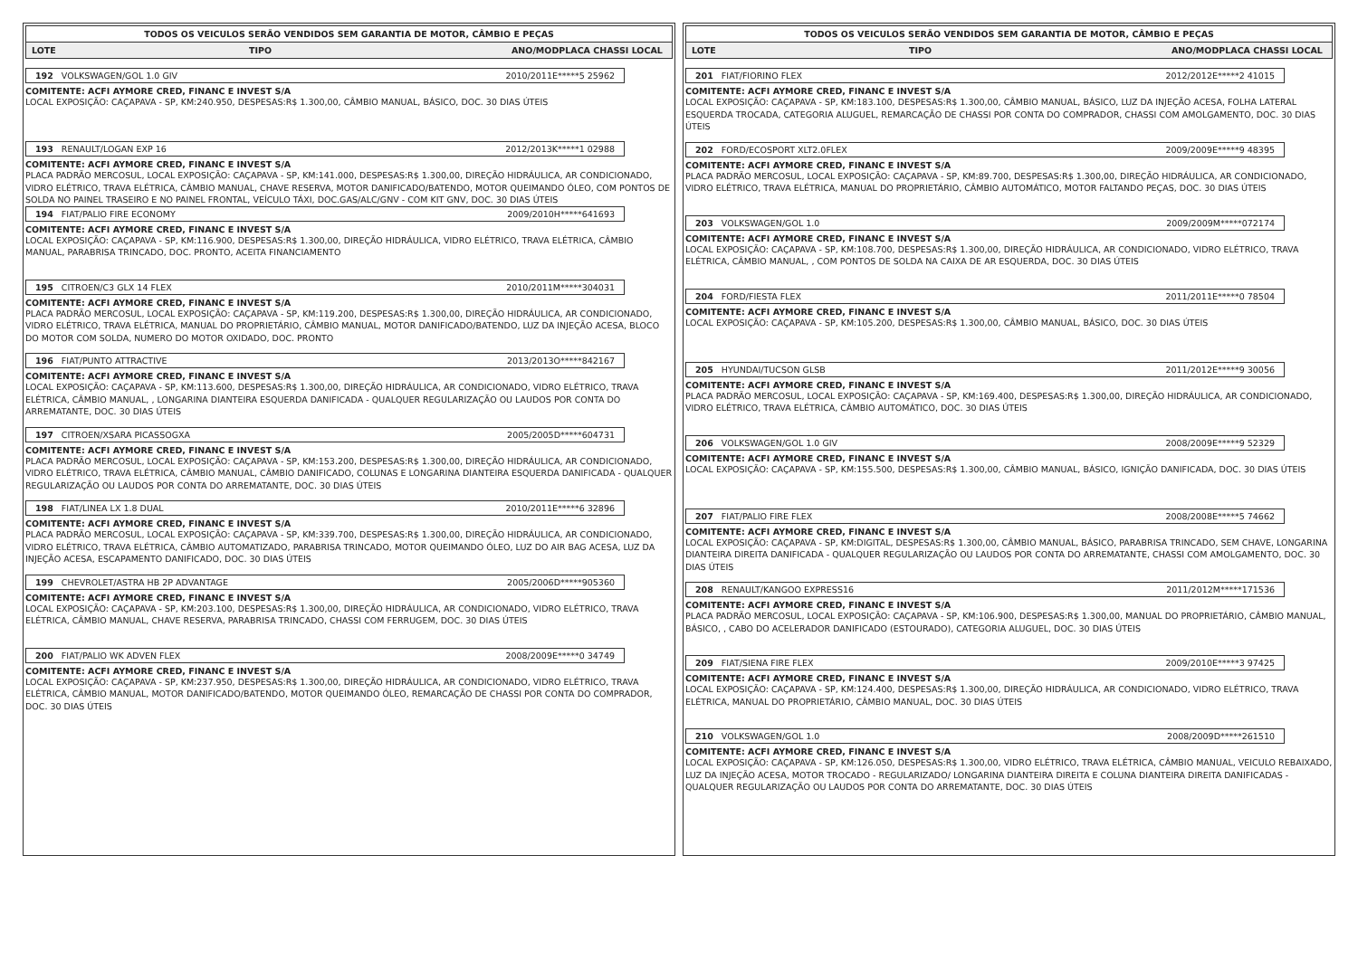TODOS OS VEICULOS SERÃO VENDIDOS SEM GARANTIA DE MOTOR, CÂMBIO E PEÇAS
LOTE TIPO ANO/MODPLACA CHASSI LOCAL
192 VOLKSWAGEN/GOL 1.0 GIV 2010/2011E*****5 25962
COMITENTE: ACFI AYMORE CRED, FINANC E INVEST S/A
LOCAL EXPOSIÇÃO: CAÇAPAVA - SP, KM:240.950, DESPESAS:R$ 1.300,00, CÂMBIO MANUAL, BÁSICO, DOC. 30 DIAS ÚTEIS
193 RENAULT/LOGAN EXP 16 2012/2013K*****1 02988
COMITENTE: ACFI AYMORE CRED, FINANC E INVEST S/A
PLACA PADRÃO MERCOSUL, LOCAL EXPOSIÇÃO: CAÇAPAVA - SP, KM:141.000, DESPESAS:R$ 1.300,00, DIREÇÃO HIDRÁULICA, AR CONDICIONADO, VIDRO ELÉTRICO, TRAVA ELÉTRICA, CÂMBIO MANUAL, CHAVE RESERVA, MOTOR DANIFICADO/BATENDO, MOTOR QUEIMANDO ÓLEO, COM PONTOS DE SOLDA NO PAINEL TRASEIRO E NO PAINEL FRONTAL, VEÍCULO TÁXI, DOC.GAS/ALC/GNV - COM KIT GNV, DOC. 30 DIAS ÚTEIS
194 FIAT/PALIO FIRE ECONOMY 2009/2010H*****641693
COMITENTE: ACFI AYMORE CRED, FINANC E INVEST S/A
LOCAL EXPOSIÇÃO: CAÇAPAVA - SP, KM:116.900, DESPESAS:R$ 1.300,00, DIREÇÃO HIDRÁULICA, VIDRO ELÉTRICO, TRAVA ELÉTRICA, CÂMBIO MANUAL, PARABRISA TRINCADO, DOC. PRONTO, ACEITA FINANCIAMENTO
195 CITROEN/C3 GLX 14 FLEX 2010/2011M*****304031
COMITENTE: ACFI AYMORE CRED, FINANC E INVEST S/A
PLACA PADRÃO MERCOSUL, LOCAL EXPOSIÇÃO: CAÇAPAVA - SP, KM:119.200, DESPESAS:R$ 1.300,00, DIREÇÃO HIDRÁULICA, AR CONDICIONADO, VIDRO ELÉTRICO, TRAVA ELÉTRICA, MANUAL DO PROPRIETÁRIO, CÂMBIO MANUAL, MOTOR DANIFICADO/BATENDO, LUZ DA INJEÇÃO ACESA, BLOCO DO MOTOR COM SOLDA, NUMERO DO MOTOR OXIDADO, DOC. PRONTO
196 FIAT/PUNTO ATTRACTIVE 2013/2013O*****842167
COMITENTE: ACFI AYMORE CRED, FINANC E INVEST S/A
LOCAL EXPOSIÇÃO: CAÇAPAVA - SP, KM:113.600, DESPESAS:R$ 1.300,00, DIREÇÃO HIDRÁULICA, AR CONDICIONADO, VIDRO ELÉTRICO, TRAVA ELÉTRICA, CÂMBIO MANUAL, , LONGARINA DIANTEIRA ESQUERDA DANIFICADA - QUALQUER REGULARIZAÇÃO OU LAUDOS POR CONTA DO ARREMATANTE, DOC. 30 DIAS ÚTEIS
197 CITROEN/XSARA PICASSOGXA 2005/2005D*****604731
COMITENTE: ACFI AYMORE CRED, FINANC E INVEST S/A
PLACA PADRÃO MERCOSUL, LOCAL EXPOSIÇÃO: CAÇAPAVA - SP, KM:153.200, DESPESAS:R$ 1.300,00, DIREÇÃO HIDRÁULICA, AR CONDICIONADO, VIDRO ELÉTRICO, TRAVA ELÉTRICA, CÂMBIO MANUAL, CÂMBIO DANIFICADO, COLUNAS E LONGARINA DIANTEIRA ESQUERDA DANIFICADA - QUALQUER REGULARIZAÇÃO OU LAUDOS POR CONTA DO ARREMATANTE, DOC. 30 DIAS ÚTEIS
198 FIAT/LINEA LX 1.8 DUAL 2010/2011E*****6 32896
COMITENTE: ACFI AYMORE CRED, FINANC E INVEST S/A
PLACA PADRÃO MERCOSUL, LOCAL EXPOSIÇÃO: CAÇAPAVA - SP, KM:339.700, DESPESAS:R$ 1.300,00, DIREÇÃO HIDRÁULICA, AR CONDICIONADO, VIDRO ELÉTRICO, TRAVA ELÉTRICA, CÂMBIO AUTOMATIZADO, PARABRISA TRINCADO, MOTOR QUEIMANDO ÓLEO, LUZ DO AIR BAG ACESA, LUZ DA INJEÇÃO ACESA, ESCAPAMENTO DANIFICADO, DOC. 30 DIAS ÚTEIS
199 CHEVROLET/ASTRA HB 2P ADVANTAGE 2005/2006D*****905360
COMITENTE: ACFI AYMORE CRED, FINANC E INVEST S/A
LOCAL EXPOSIÇÃO: CAÇAPAVA - SP, KM:203.100, DESPESAS:R$ 1.300,00, DIREÇÃO HIDRÁULICA, AR CONDICIONADO, VIDRO ELÉTRICO, TRAVA ELÉTRICA, CÂMBIO MANUAL, CHAVE RESERVA, PARABRISA TRINCADO, CHASSI COM FERRUGEM, DOC. 30 DIAS ÚTEIS
200 FIAT/PALIO WK ADVEN FLEX 2008/2009E*****0 34749
COMITENTE: ACFI AYMORE CRED, FINANC E INVEST S/A
LOCAL EXPOSIÇÃO: CAÇAPAVA - SP, KM:237.950, DESPESAS:R$ 1.300,00, DIREÇÃO HIDRÁULICA, AR CONDICIONADO, VIDRO ELÉTRICO, TRAVA ELÉTRICA, CÂMBIO MANUAL, MOTOR DANIFICADO/BATENDO, MOTOR QUEIMANDO ÓLEO, REMARCAÇÃO DE CHASSI POR CONTA DO COMPRADOR, DOC. 30 DIAS ÚTEIS
TODOS OS VEICULOS SERÃO VENDIDOS SEM GARANTIA DE MOTOR, CÂMBIO E PEÇAS
LOTE TIPO ANO/MODPLACA CHASSI LOCAL
201 FIAT/FIORINO FLEX 2012/2012E*****2 41015
COMITENTE: ACFI AYMORE CRED, FINANC E INVEST S/A
LOCAL EXPOSIÇÃO: CAÇAPAVA - SP, KM:183.100, DESPESAS:R$ 1.300,00, CÂMBIO MANUAL, BÁSICO, LUZ DA INJEÇÃO ACESA, FOLHA LATERAL ESQUERDA TROCADA, CATEGORIA ALUGUEL, REMARCAÇÃO DE CHASSI POR CONTA DO COMPRADOR, CHASSI COM AMOLGAMENTO, DOC. 30 DIAS ÚTEIS
202 FORD/ECOSPORT XLT2.0FLEX 2009/2009E*****9 48395
COMITENTE: ACFI AYMORE CRED, FINANC E INVEST S/A
PLACA PADRÃO MERCOSUL, LOCAL EXPOSIÇÃO: CAÇAPAVA - SP, KM:89.700, DESPESAS:R$ 1.300,00, DIREÇÃO HIDRÁULICA, AR CONDICIONADO, VIDRO ELÉTRICO, TRAVA ELÉTRICA, MANUAL DO PROPRIETÁRIO, CÂMBIO AUTOMÁTICO, MOTOR FALTANDO PEÇAS, DOC. 30 DIAS ÚTEIS
203 VOLKSWAGEN/GOL 1.0 2009/2009M*****072174
COMITENTE: ACFI AYMORE CRED, FINANC E INVEST S/A
LOCAL EXPOSIÇÃO: CAÇAPAVA - SP, KM:108.700, DESPESAS:R$ 1.300,00, DIREÇÃO HIDRÁULICA, AR CONDICIONADO, VIDRO ELÉTRICO, TRAVA ELÉTRICA, CÂMBIO MANUAL, , COM PONTOS DE SOLDA NA CAIXA DE AR ESQUERDA, DOC. 30 DIAS ÚTEIS
204 FORD/FIESTA FLEX 2011/2011E*****0 78504
COMITENTE: ACFI AYMORE CRED, FINANC E INVEST S/A
LOCAL EXPOSIÇÃO: CAÇAPAVA - SP, KM:105.200, DESPESAS:R$ 1.300,00, CÂMBIO MANUAL, BÁSICO, DOC. 30 DIAS ÚTEIS
205 HYUNDAI/TUCSON GLSB 2011/2012E*****9 30056
COMITENTE: ACFI AYMORE CRED, FINANC E INVEST S/A
PLACA PADRÃO MERCOSUL, LOCAL EXPOSIÇÃO: CAÇAPAVA - SP, KM:169.400, DESPESAS:R$ 1.300,00, DIREÇÃO HIDRÁULICA, AR CONDICIONADO, VIDRO ELÉTRICO, TRAVA ELÉTRICA, CÂMBIO AUTOMÁTICO, DOC. 30 DIAS ÚTEIS
206 VOLKSWAGEN/GOL 1.0 GIV 2008/2009E*****9 52329
COMITENTE: ACFI AYMORE CRED, FINANC E INVEST S/A
LOCAL EXPOSIÇÃO: CAÇAPAVA - SP, KM:155.500, DESPESAS:R$ 1.300,00, CÂMBIO MANUAL, BÁSICO, IGNIÇÃO DANIFICADA, DOC. 30 DIAS ÚTEIS
207 FIAT/PALIO FIRE FLEX 2008/2008E*****5 74662
COMITENTE: ACFI AYMORE CRED, FINANC E INVEST S/A
LOCAL EXPOSIÇÃO: CAÇAPAVA - SP, KM:DIGITAL, DESPESAS:R$ 1.300,00, CÂMBIO MANUAL, BÁSICO, PARABRISA TRINCADO, SEM CHAVE, LONGARINA DIANTEIRA DIREITA DANIFICADA - QUALQUER REGULARIZAÇÃO OU LAUDOS POR CONTA DO ARREMATANTE, CHASSI COM AMOLGAMENTO, DOC. 30 DIAS ÚTEIS
208 RENAULT/KANGOO EXPRESS16 2011/2012M*****171536
COMITENTE: ACFI AYMORE CRED, FINANC E INVEST S/A
PLACA PADRÃO MERCOSUL, LOCAL EXPOSIÇÃO: CAÇAPAVA - SP, KM:106.900, DESPESAS:R$ 1.300,00, MANUAL DO PROPRIETÁRIO, CÂMBIO MANUAL, BÁSICO, , CABO DO ACELERADOR DANIFICADO (ESTOURADO), CATEGORIA ALUGUEL, DOC. 30 DIAS ÚTEIS
209 FIAT/SIENA FIRE FLEX 2009/2010E*****3 97425
COMITENTE: ACFI AYMORE CRED, FINANC E INVEST S/A
LOCAL EXPOSIÇÃO: CAÇAPAVA - SP, KM:124.400, DESPESAS:R$ 1.300,00, DIREÇÃO HIDRÁULICA, AR CONDICIONADO, VIDRO ELÉTRICO, TRAVA ELÉTRICA, MANUAL DO PROPRIETÁRIO, CÂMBIO MANUAL, DOC. 30 DIAS ÚTEIS
210 VOLKSWAGEN/GOL 1.0 2008/2009D*****261510
COMITENTE: ACFI AYMORE CRED, FINANC E INVEST S/A
LOCAL EXPOSIÇÃO: CAÇAPAVA - SP, KM:126.050, DESPESAS:R$ 1.300,00, VIDRO ELÉTRICO, TRAVA ELÉTRICA, CÂMBIO MANUAL, VEICULO REBAIXADO, LUZ DA INJEÇÃO ACESA, MOTOR TROCADO - REGULARIZADO/ LONGARINA DIANTEIRA DIREITA E COLUNA DIANTEIRA DIREITA DANIFICADAS - QUALQUER REGULARIZAÇÃO OU LAUDOS POR CONTA DO ARREMATANTE, DOC. 30 DIAS ÚTEIS